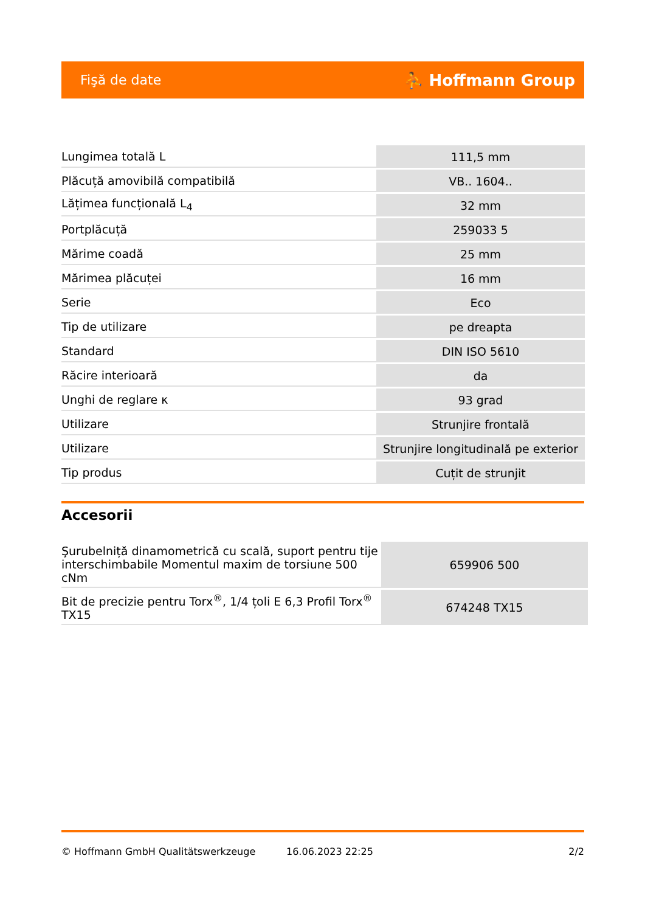Fişă de date ⛹ Hoffmann Group
| Lungimea totală L | 111,5 mm |
| Plăcuță amovibilă compatibilă | VB.. 1604.. |
| Lățimea funcțională L<sub>4</sub> | 32 mm |
| Portplăcuță | 259033 5 |
| Mărime coadă | 25 mm |
| Mărimea plăcuței | 16 mm |
| Serie | Eco |
| Tip de utilizare | pe dreapta |
| Standard | DIN ISO 5610 |
| Răcire interioară | da |
| Unghi de reglare κ | 93 grad |
| Utilizare | Strunjire frontală |
| Utilizare | Strunjire longitudinală pe exterior |
| Tip produs | Cuțit de strunjit |
Accesorii
| Şurubelniță dinamometrică cu scală, suport pentru tije interschimbabile Momentul maxim de torsiune 500 cNm | 659906 500 |
| Bit de precizie pentru Torx<sup>®</sup>, 1/4 țoli E 6,3 Profil Torx<sup>®</sup> TX15 | 674248 TX15 |
© Hoffmann GmbH Qualitätswerkzeuge 16.06.2023 22:25 2/2